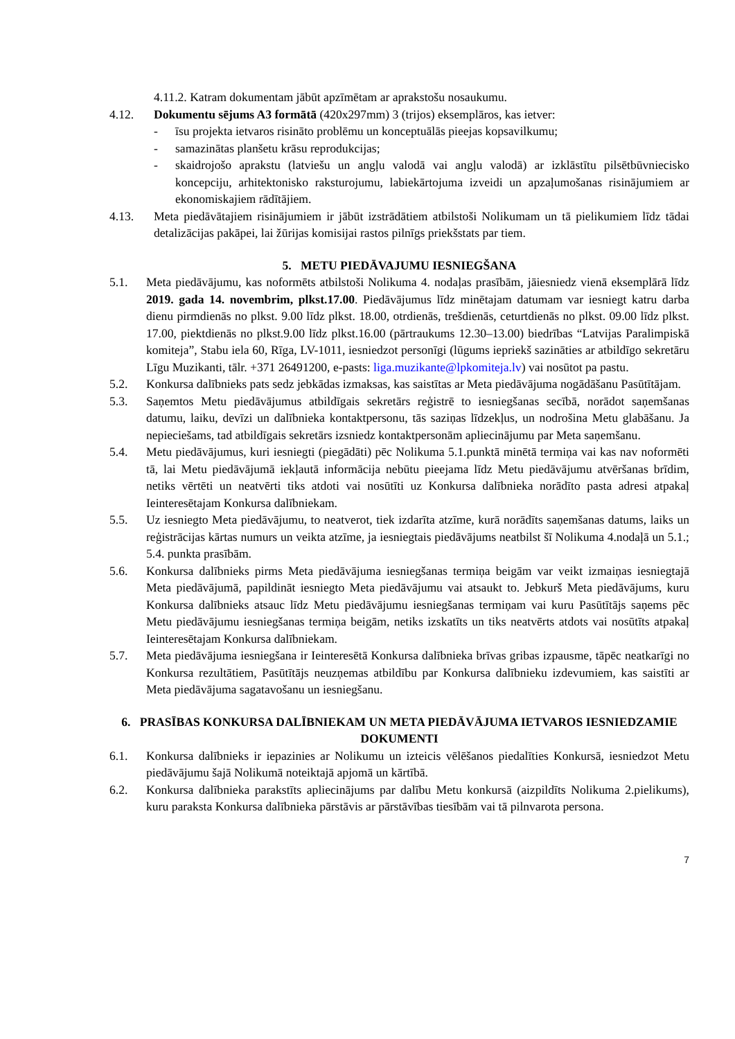4.11.2. Katram dokumentam jābūt apzīmētam ar aprakstošu nosaukumu.
4.12. Dokumentu sējums A3 formātā (420x297mm) 3 (trijos) eksemplāros, kas ietver:
- īsu projekta ietvaros risināto problēmu un konceptuālās pieejas kopsavilkumu;
- samazinātas planšetu krāsu reprodukcijas;
- skaidrojošo aprakstu (latviešu un angļu valodā vai angļu valodā) ar izklāstītu pilsētbūvniecisko koncepciju, arhitektonisko raksturojumu, labiekārtojuma izveidi un apzaļumošanas risinājumiem ar ekonomiskajiem rādītājiem.
4.13. Meta piedāvātajiem risinājumiem ir jābūt izstrādātiem atbilstoši Nolikumam un tā pielikumiem līdz tādai detalizācijas pakāpei, lai žūrijas komisijai rastos pilnīgs priekšstats par tiem.
5. METU PIEDĀVAJUMU IESNIEGŠANA
5.1. Meta piedāvājumu, kas noformēts atbilstoši Nolikuma 4. nodaļas prasībām, jāiesniedz vienā eksemplārā līdz 2019. gada 14. novembrim, plkst.17.00. Piedāvājumus līdz minētajam datumam var iesniegt katru darba dienu pirmdienās no plkst. 9.00 līdz plkst. 18.00, otrdienās, trešdienās, ceturtdienās no plkst. 09.00 līdz plkst. 17.00, piektdienās no plkst.9.00 līdz plkst.16.00 (pārtraukums 12.30–13.00) biedrības “Latvijas Paralimpiskā komiteja”, Stabu iela 60, Rīga, LV-1011, iesniedzot personīgi (lūgums iepriekš sazināties ar atbildīgo sekretāru Līgu Muzikanti, tālr. +371 26491200, e-pasts: liga.muzikante@lpkomiteja.lv) vai nosūtot pa pastu.
5.2. Konkursa dalībnieks pats sedz jebkādas izmaksas, kas saistītas ar Meta piedāvājuma nogādāšanu Pasūtītājam.
5.3. Saņemtos Metu piedāvājumus atbildīgais sekretārs reģistrē to iesniegšanas secībā, norādot saņemšanas datumu, laiku, devīzi un dalībnieka kontaktpersonu, tās saziņas līdzekļus, un nodrošina Metu glabāšanu. Ja nepieciešams, tad atbildīgais sekretārs izsniedz kontaktpersonām apliecinājumu par Meta saņemšanu.
5.4. Metu piedāvājumus, kuri iesniegti (piegādāti) pēc Nolikuma 5.1.punktā minētā termiņa vai kas nav noformēti tā, lai Metu piedāvājumā iekļautā informācija nebūtu pieejama līdz Metu piedāvājumu atvēršanas brīdim, netiks vērtēti un neatvērti tiks atdoti vai nosūtīti uz Konkursa dalībnieka norādīto pasta adresi atpakaļ Ieinteresētajam Konkursa dalībniekam.
5.5. Uz iesniegto Meta piedāvājumu, to neatverot, tiek izdarīta atzīme, kurā norādīts saņemšanas datums, laiks un reģistrācijas kārtas numurs un veikta atzīme, ja iesniegtais piedāvājums neatbilst šī Nolikuma 4.nodaļā un 5.1.; 5.4. punkta prasībām.
5.6. Konkursa dalībnieks pirms Meta piedāvājuma iesniegšanas termiņa beigām var veikt izmaiņas iesniegtajā Meta piedāvājumā, papildināt iesniegto Meta piedāvājumu vai atsaukt to. Jebkurš Meta piedāvājums, kuru Konkursa dalībnieks atsauc līdz Metu piedāvājumu iesniegšanas termiņam vai kuru Pasūtītājs saņems pēc Metu piedāvājumu iesniegšanas termiņa beigām, netiks izskatīts un tiks neatvērts atdots vai nosūtīts atpakaļ Ieinteresētajam Konkursa dalībniekam.
5.7. Meta piedāvājuma iesniegšana ir Ieinteresētā Konkursa dalībnieka brīvas gribas izpausme, tāpēc neatkarīgi no Konkursa rezultātiem, Pasūtītājs neuzņemas atbildību par Konkursa dalībnieku izdevumiem, kas saistīti ar Meta piedāvājuma sagatavošanu un iesniegšanu.
6. PRASĪBAS KONKURSA DALĪBNIEKAM UN META PIEDĀVĀJUMA IETVAROS IESNIEDZAMIE DOKUMENTI
6.1. Konkursa dalībnieks ir iepazinies ar Nolikumu un izteicis vēlēšanos piedalīties Konkursā, iesniedzot Metu piedāvājumu šajā Nolikumā noteiktajā apjomā un kārtībā.
6.2. Konkursa dalībnieka parakstīts apliecinājums par dalību Metu konkursā (aizpildīts Nolikuma 2.pielikums), kuru paraksta Konkursa dalībnieka pārstāvis ar pārstāvības tiesībām vai tā pilnvarota persona.
7